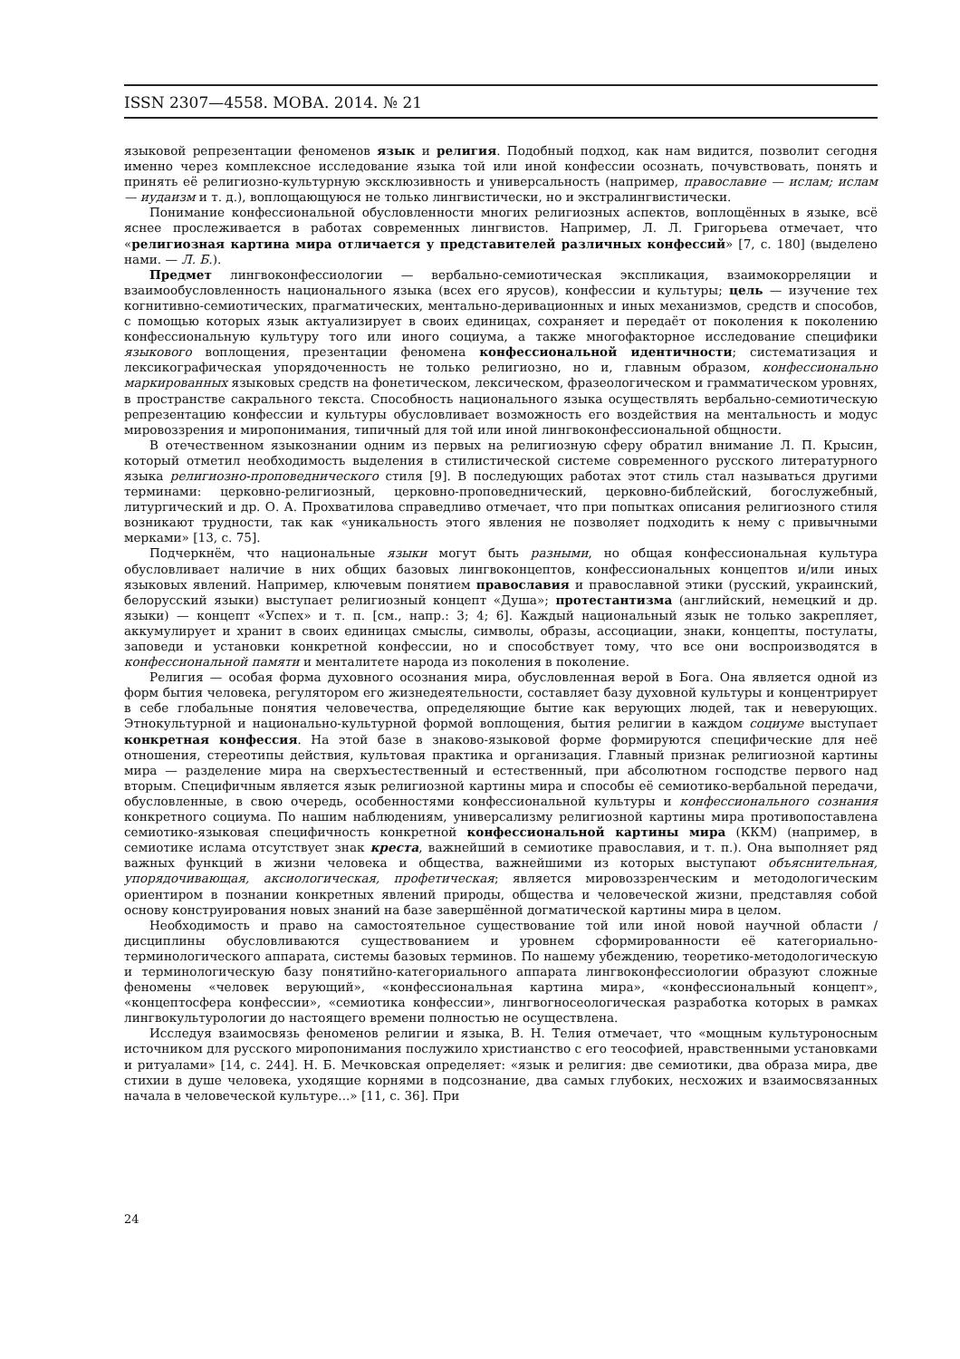ISSN 2307—4558. МОВА. 2014. № 21
языковой репрезентации феноменов язык и религия. Подобный подход, как нам видится, позволит сегодня именно через комплексное исследование языка той или иной конфессии осознать, почувствовать, понять и принять её религиозно-культурную эксклюзивность и универсальность (например, православие — ислам; ислам — иудаизм и т. д.), воплощающуюся не только лингвистически, но и экстралингвистически.
Понимание конфессиональной обусловленности многих религиозных аспектов, воплощённых в языке, всё яснее прослеживается в работах современных лингвистов. Например, Л. Л. Григорьева отмечает, что «религиозная картина мира отличается у представителей различных конфессий» [7, с. 180] (выделено нами. — Л. Б.).
Предмет лингвоконфессиологии — вербально-семиотическая экспликация, взаимокорреляции и взаимообусловленность национального языка (всех его ярусов), конфессии и культуры; цель — изучение тех когнитивно-семиотических, прагматических, ментально-деривационных и иных механизмов, средств и способов, с помощью которых язык актуализирует в своих единицах, сохраняет и передаёт от поколения к поколению конфессиональную культуру того или иного социума, а также многофакторное исследование специфики языкового воплощения, презентации феномена конфессиональной идентичности; систематизация и лексикографическая упорядоченность не только религиозно, но и, главным образом, конфессионально маркированных языковых средств на фонетическом, лексическом, фразеологическом и грамматическом уровнях, в пространстве сакрального текста. Способность национального языка осуществлять вербально-семиотическую репрезентацию конфессии и культуры обусловливает возможность его воздействия на ментальность и модус мировоззрения и миропонимания, типичный для той или иной лингвоконфессиональной общности.
В отечественном языкознании одним из первых на религиозную сферу обратил внимание Л. П. Крысин, который отметил необходимость выделения в стилистической системе современного русского литературного языка религиозно-проповеднического стиля [9]. В последующих работах этот стиль стал называться другими терминами: церковно-религиозный, церковно-проповеднический, церковно-библейский, богослужебный, литургический и др. О. А. Прохватилова справедливо отмечает, что при попытках описания религиозного стиля возникают трудности, так как «уникальность этого явления не позволяет подходить к нему с привычными мерками» [13, с. 75].
Подчеркнём, что национальные языки могут быть разными, но общая конфессиональная культура обусловливает наличие в них общих базовых лингвоконцептов, конфессиональных концептов и/или иных языковых явлений. Например, ключевым понятием православия и православной этики (русский, украинский, белорусский языки) выступает религиозный концепт «Душа»; протестантизма (английский, немецкий и др. языки) — концепт «Успех» и т. п. [см., напр.: 3; 4; 6]. Каждый национальный язык не только закрепляет, аккумулирует и хранит в своих единицах смыслы, символы, образы, ассоциации, знаки, концепты, постулаты, заповеди и установки конкретной конфессии, но и способствует тому, что все они воспроизводятся в конфессиональной памяти и менталитете народа из поколения в поколение.
Религия — особая форма духовного осознания мира, обусловленная верой в Бога. Она является одной из форм бытия человека, регулятором его жизнедеятельности, составляет базу духовной культуры и концентрирует в себе глобальные понятия человечества, определяющие бытие как верующих людей, так и неверующих. Этнокультурной и национально-культурной формой воплощения, бытия религии в каждом социуме выступает конкретная конфессия. На этой базе в знаково-языковой форме формируются специфические для неё отношения, стереотипы действия, культовая практика и организация. Главный признак религиозной картины мира — разделение мира на сверхъестественный и естественный, при абсолютном господстве первого над вторым. Специфичным является язык религиозной картины мира и способы её семиотико-вербальной передачи, обусловленные, в свою очередь, особенностями конфессиональной культуры и конфессионального сознания конкретного социума. По нашим наблюдениям, универсализму религиозной картины мира противопоставлена семиотико-языковая специфичность конкретной конфессиональной картины мира (ККМ) (например, в семиотике ислама отсутствует знак креста, важнейший в семиотике православия, и т. п.). Она выполняет ряд важных функций в жизни человека и общества, важнейшими из которых выступают объяснительная, упорядочивающая, аксиологическая, профетическая; является мировоззренческим и методологическим ориентиром в познании конкретных явлений природы, общества и человеческой жизни, представляя собой основу конструирования новых знаний на базе завершённой догматической картины мира в целом.
Необходимость и право на самостоятельное существование той или иной новой научной области / дисциплины обусловливаются существованием и уровнем сформированности её категориально-терминологического аппарата, системы базовых терминов. По нашему убеждению, теоретико-методологическую и терминологическую базу понятийно-категориального аппарата лингвоконфессиологии образуют сложные феномены «человек верующий», «конфессиональная картина мира», «конфессиональный концепт», «концептосфера конфессии», «семиотика конфессии», лингвогносеологическая разработка которых в рамках лингвокультурологии до настоящего времени полностью не осуществлена.
Исследуя взаимосвязь феноменов религии и языка, В. Н. Телия отмечает, что «мощным культуроносным источником для русского миропонимания послужило христианство с его теософией, нравственными установками и ритуалами» [14, с. 244]. Н. Б. Мечковская определяет: «язык и религия: две семиотики, два образа мира, две стихии в душе человека, уходящие корнями в подсознание, два самых глубоких, несхожих и взаимосвязанных начала в человеческой культуре...» [11, с. 36]. При
24